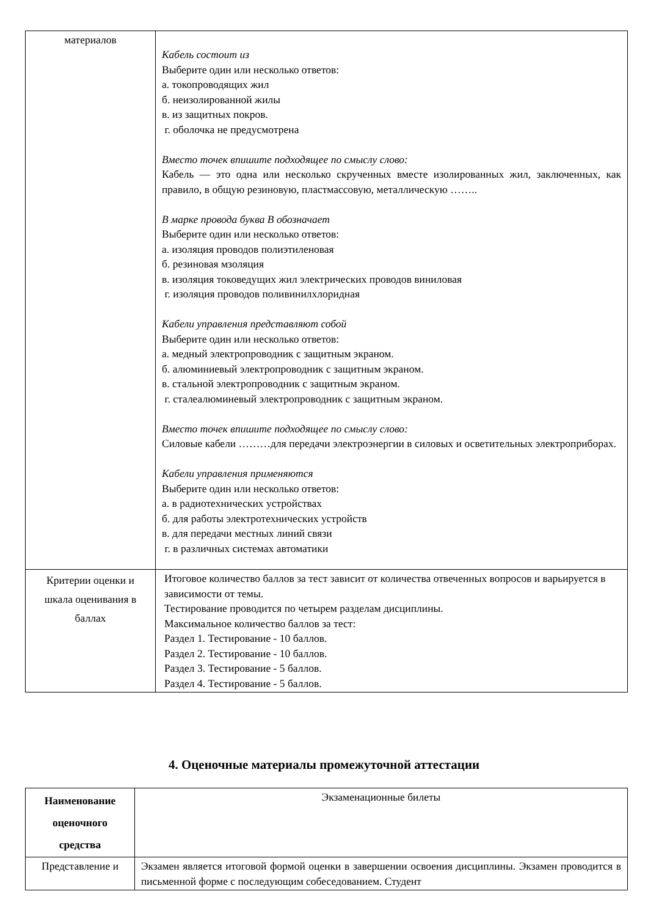| материалов | Кабель состоит из Выберите один или несколько ответов: а. токопроводящих жил б. неизолированной жилы в. из защитных покров. г. оболочка не предусмотрена Вместо точек впишите подходящее по смыслу слово: Кабель — это одна или несколько скрученных вместе изолированных жил, заключенных, как правило, в общую резиновую, пластмассовую, металлическую …….. В марке провода буква В обозначает Выберите один или несколько ответов: а. изоляция проводов полиэтиленовая б. резиновая мзоляция в. изоляция токоведущих жил электрических проводов виниловая г. изоляция проводов поливинилхлоридная Кабели управления представляют собой Выберите один или несколько ответов: а. медный электропроводник с защитным экраном. б. алюминиевый электропроводник с защитным экраном. в. стальной электропроводник с защитным экраном. г. сталеалюминевый электропроводник с защитным экраном. Вместо точек впишите подходящее по смыслу слово: Силовые кабели ………для передачи электроэнергии в силовых и осветительных электроприборах. Кабели управления применяются Выберите один или несколько ответов: а. в радиотехнических устройствах б. для работы электротехнических устройств в. для передачи местных линий связи г. в различных системах автоматики |
| Критерии оценки и шкала оценивания в баллах | Итоговое количество баллов за тест зависит от количества отвеченных вопросов и варьируется в зависимости от темы. Тестирование проводится по четырем разделам дисциплины. Максимальное количество баллов за тест: Раздел 1. Тестирование - 10 баллов. Раздел 2. Тестирование - 10 баллов. Раздел 3. Тестирование - 5 баллов. Раздел 4. Тестирование - 5 баллов. |
4. Оценочные материалы промежуточной аттестации
| Наименование оценочного средства | Экзаменационные билеты |
| Представление и | Экзамен является итоговой формой оценки в завершении освоения дисциплины. Экзамен проводится в письменной форме с последующим собеседованием. Студент |